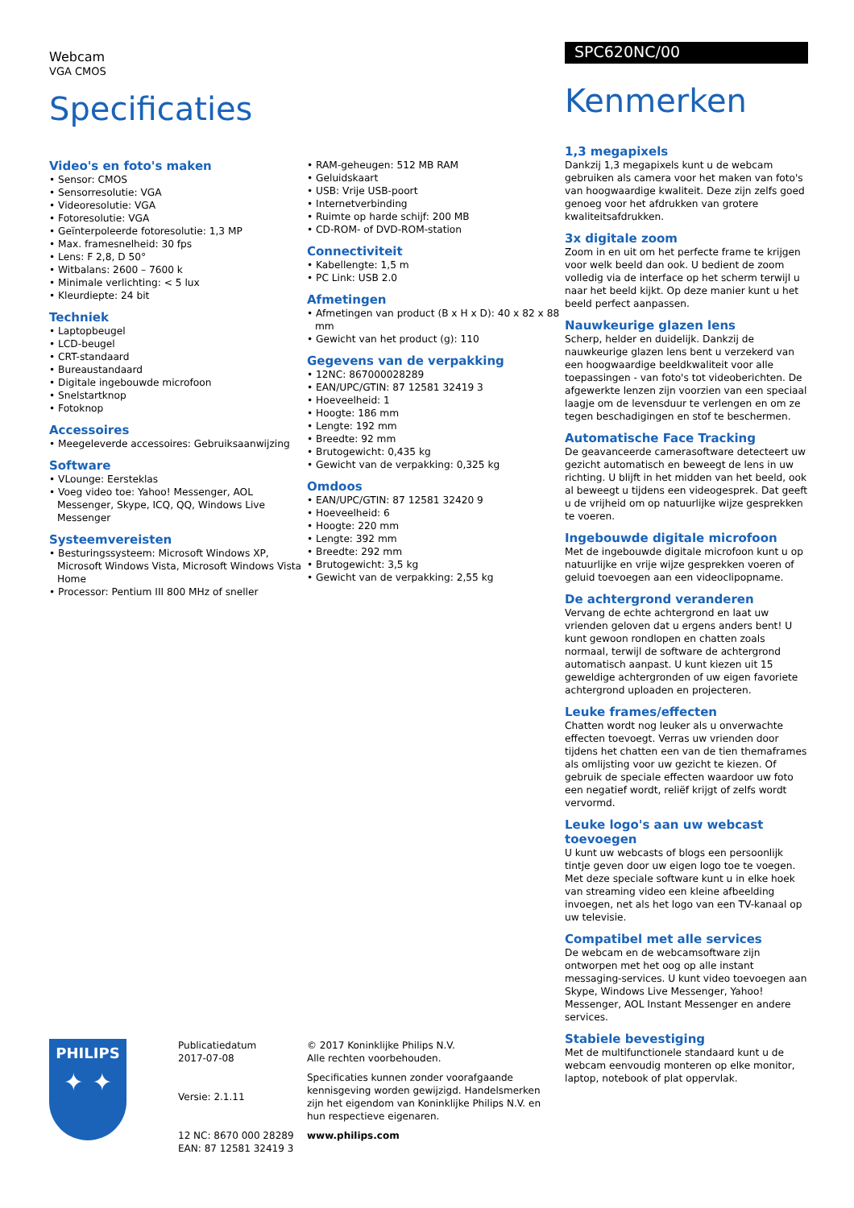Webcam
VGA CMOS
Specificaties
Video's en foto's maken
• Sensor: CMOS
• Sensorresolutie: VGA
• Videoresolutie: VGA
• Fotoresolutie: VGA
• Geïnterpoleerde fotoresolutie: 1,3 MP
• Max. framesnelheid: 30 fps
• Lens: F 2,8, D 50°
• Witbalans: 2600 – 7600 k
• Minimale verlichting: < 5 lux
• Kleurdiepte: 24 bit
Techniek
• Laptopbeugel
• LCD-beugel
• CRT-standaard
• Bureaustandaard
• Digitale ingebouwde microfoon
• Snelstartknop
• Fotoknop
Accessoires
• Meegeleverde accessoires: Gebruiksaanwijzing
Software
• VLounge: Eersteklas
• Voeg video toe: Yahoo! Messenger, AOL Messenger, Skype, ICQ, QQ, Windows Live Messenger
Systeemvereisten
• Besturingssysteem: Microsoft Windows XP, Microsoft Windows Vista, Microsoft Windows Vista Home
• Processor: Pentium III 800 MHz of sneller
• RAM-geheugen: 512 MB RAM
• Geluidskaart
• USB: Vrije USB-poort
• Internetverbinding
• Ruimte op harde schijf: 200 MB
• CD-ROM- of DVD-ROM-station
Connectiviteit
• Kabellengte: 1,5 m
• PC Link: USB 2.0
Afmetingen
• Afmetingen van product (B x H x D): 40 x 82 x 88 mm
• Gewicht van het product (g): 110
Gegevens van de verpakking
• 12NC: 867000028289
• EAN/UPC/GTIN: 87 12581 32419 3
• Hoeveelheid: 1
• Hoogte: 186 mm
• Lengte: 192 mm
• Breedte: 92 mm
• Brutogewicht: 0,435 kg
• Gewicht van de verpakking: 0,325 kg
Omdoos
• EAN/UPC/GTIN: 87 12581 32420 9
• Hoeveelheid: 6
• Hoogte: 220 mm
• Lengte: 392 mm
• Breedte: 292 mm
• Brutogewicht: 3,5 kg
• Gewicht van de verpakking: 2,55 kg
SPC620NC/00
Kenmerken
1,3 megapixels
Dankzij 1,3 megapixels kunt u de webcam gebruiken als camera voor het maken van foto's van hoogwaardige kwaliteit. Deze zijn zelfs goed genoeg voor het afdrukken van grotere kwaliteitsafdrukken.
3x digitale zoom
Zoom in en uit om het perfecte frame te krijgen voor welk beeld dan ook. U bedient de zoom volledig via de interface op het scherm terwijl u naar het beeld kijkt. Op deze manier kunt u het beeld perfect aanpassen.
Nauwkeurige glazen lens
Scherp, helder en duidelijk. Dankzij de nauwkeurige glazen lens bent u verzekerd van een hoogwaardige beeldkwaliteit voor alle toepassingen - van foto's tot videoberichten. De afgewerkte lenzen zijn voorzien van een speciaal laagje om de levensduur te verlengen en om ze tegen beschadigingen en stof te beschermen.
Automatische Face Tracking
De geavanceerde camerasoftware detecteert uw gezicht automatisch en beweegt de lens in uw richting. U blijft in het midden van het beeld, ook al beweegt u tijdens een videogesprek. Dat geeft u de vrijheid om op natuurlijke wijze gesprekken te voeren.
Ingebouwde digitale microfoon
Met de ingebouwde digitale microfoon kunt u op natuurlijke en vrije wijze gesprekken voeren of geluid toevoegen aan een videoclipopname.
De achtergrond veranderen
Vervang de echte achtergrond en laat uw vrienden geloven dat u ergens anders bent! U kunt gewoon rondlopen en chatten zoals normaal, terwijl de software de achtergrond automatisch aanpast. U kunt kiezen uit 15 geweldige achtergronden of uw eigen favoriete achtergrond uploaden en projecteren.
Leuke frames/effecten
Chatten wordt nog leuker als u onverwachte effecten toevoegt. Verras uw vrienden door tijdens het chatten een van de tien themaframes als omlijsting voor uw gezicht te kiezen. Of gebruik de speciale effecten waardoor uw foto een negatief wordt, reliëf krijgt of zelfs wordt vervormd.
Leuke logo's aan uw webcast toevoegen
U kunt uw webcasts of blogs een persoonlijk tintje geven door uw eigen logo toe te voegen. Met deze speciale software kunt u in elke hoek van streaming video een kleine afbeelding invoegen, net als het logo van een TV-kanaal op uw televisie.
Compatibel met alle services
De webcam en de webcamsoftware zijn ontworpen met het oog op alle instant messaging-services. U kunt video toevoegen aan Skype, Windows Live Messenger, Yahoo! Messenger, AOL Instant Messenger en andere services.
Stabiele bevestiging
Met de multifunctionele standaard kunt u de webcam eenvoudig monteren op elke monitor, laptop, notebook of plat oppervlak.
PHILIPS
✦ ✦
Publicatiedatum
2017-07-08
Versie: 2.1.11
12 NC: 8670 000 28289
EAN: 87 12581 32419 3
© 2017 Koninklijke Philips N.V.
Alle rechten voorbehouden.
Specificaties kunnen zonder voorafgaande kennisgeving worden gewijzigd. Handelsmerken zijn het eigendom van Koninklijke Philips N.V. en hun respectieve eigenaren.
www.philips.com